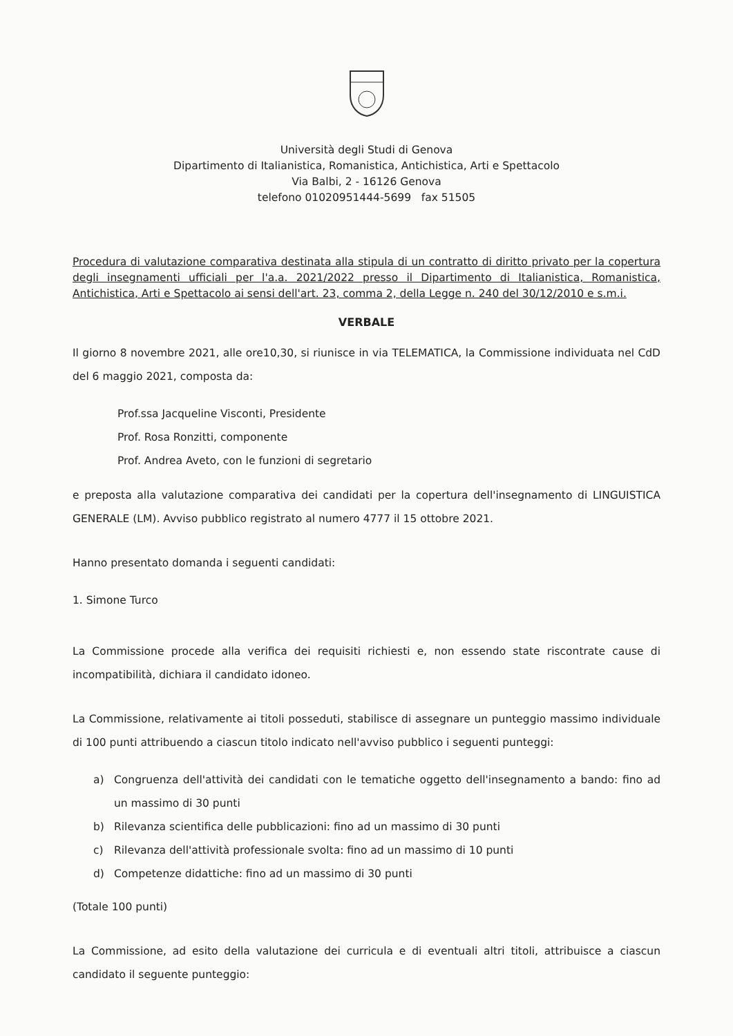Università degli Studi di Genova
Dipartimento di Italianistica, Romanistica, Antichistica, Arti e Spettacolo
Via Balbi, 2 - 16126 Genova
telefono 01020951444-5699 fax 51505
Procedura di valutazione comparativa destinata alla stipula di un contratto di diritto privato per la copertura degli insegnamenti ufficiali per l'a.a. 2021/2022 presso il Dipartimento di Italianistica, Romanistica, Antichistica, Arti e Spettacolo ai sensi dell'art. 23, comma 2, della Legge n. 240 del 30/12/2010 e s.m.i.
VERBALE
Il giorno 8 novembre 2021, alle ore10,30, si riunisce in via TELEMATICA, la Commissione individuata nel CdD del 6 maggio 2021, composta da:
Prof.ssa Jacqueline Visconti, Presidente
Prof. Rosa Ronzitti, componente
Prof. Andrea Aveto, con le funzioni di segretario
e preposta alla valutazione comparativa dei candidati per la copertura dell'insegnamento di LINGUISTICA GENERALE (LM). Avviso pubblico registrato al numero 4777 il 15 ottobre 2021.
Hanno presentato domanda i seguenti candidati:
1. Simone Turco
La Commissione procede alla verifica dei requisiti richiesti e, non essendo state riscontrate cause di incompatibilità, dichiara il candidato idoneo.
La Commissione, relativamente ai titoli posseduti, stabilisce di assegnare un punteggio massimo individuale di 100 punti attribuendo a ciascun titolo indicato nell'avviso pubblico i seguenti punteggi:
a) Congruenza dell'attività dei candidati con le tematiche oggetto dell'insegnamento a bando: fino ad un massimo di 30 punti
b) Rilevanza scientifica delle pubblicazioni: fino ad un massimo di 30 punti
c) Rilevanza dell'attività professionale svolta: fino ad un massimo di 10 punti
d) Competenze didattiche: fino ad un massimo di 30 punti
(Totale 100 punti)
La Commissione, ad esito della valutazione dei curricula e di eventuali altri titoli, attribuisce a ciascun candidato il seguente punteggio: